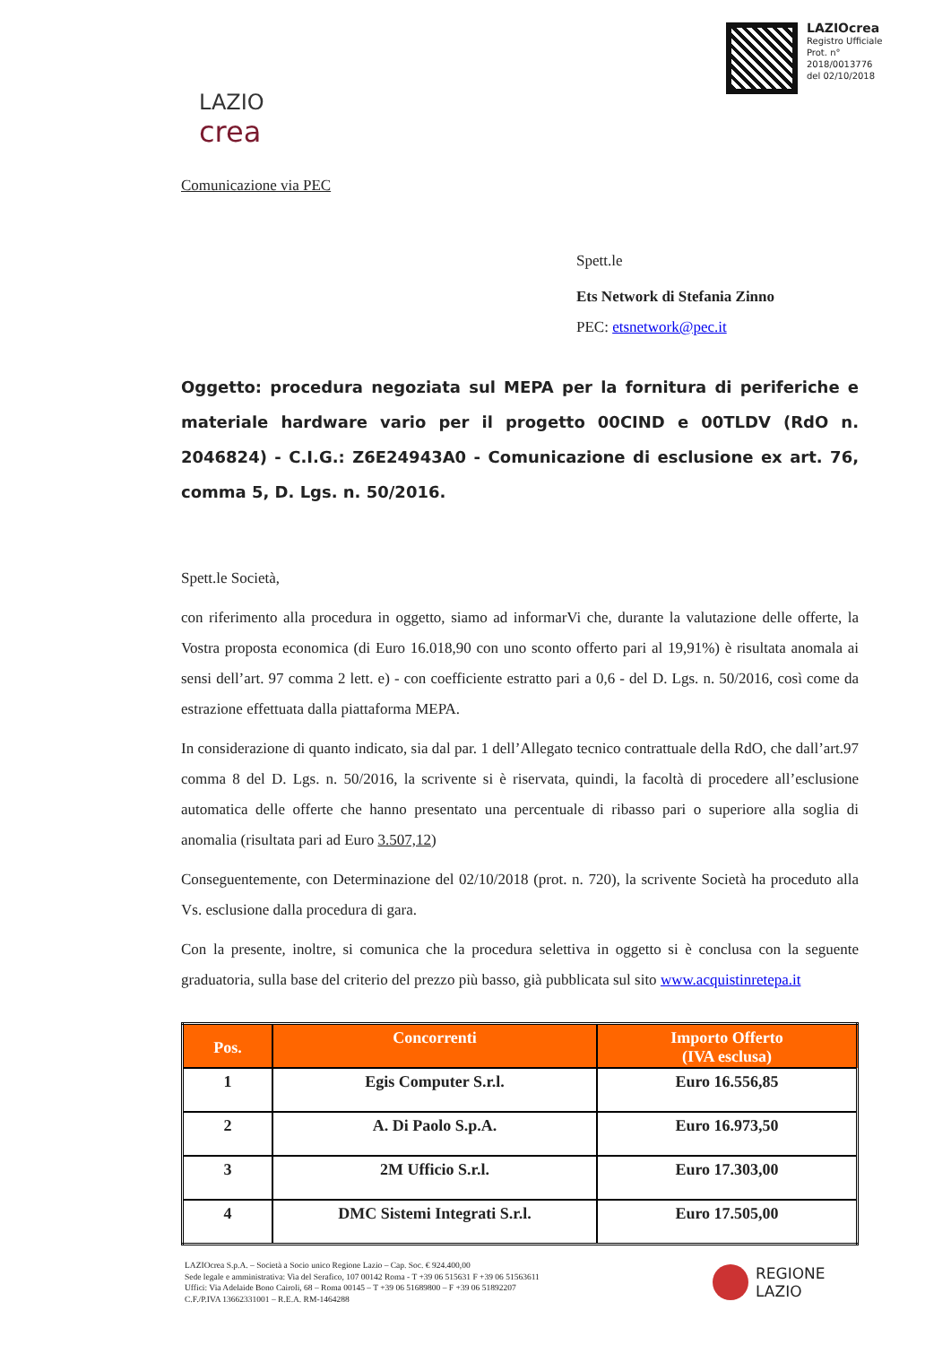LAZIOcrea
Registro Ufficiale
Prot. n°
2018/0013776
del 02/10/2018
LAZIO
crea
Comunicazione via PEC
Spett.le
Ets Network di Stefania Zinno
PEC: etsnetwork@pec.it
Oggetto: procedura negoziata sul MEPA per la fornitura di periferiche e materiale hardware vario per il progetto 00CIND e 00TLDV (RdO n. 2046824) - C.I.G.: Z6E24943A0 - Comunicazione di esclusione ex art. 76, comma 5, D. Lgs. n. 50/2016.
Spett.le Società,
con riferimento alla procedura in oggetto, siamo ad informarVi che, durante la valutazione delle offerte, la Vostra proposta economica (di Euro 16.018,90 con uno sconto offerto pari al 19,91%) è risultata anomala ai sensi dell’art. 97 comma 2 lett. e) - con coefficiente estratto pari a 0,6 - del D. Lgs. n. 50/2016, così come da estrazione effettuata dalla piattaforma MEPA.
In considerazione di quanto indicato, sia dal par. 1 dell’Allegato tecnico contrattuale della RdO, che dall’art.97 comma 8 del D. Lgs. n. 50/2016, la scrivente si è riservata, quindi, la facoltà di procedere all’esclusione automatica delle offerte che hanno presentato una percentuale di ribasso pari o superiore alla soglia di anomalia (risultata pari ad Euro 3.507,12)
Conseguentemente, con Determinazione del 02/10/2018 (prot. n. 720), la scrivente Società ha proceduto alla Vs. esclusione dalla procedura di gara.
Con la presente, inoltre, si comunica che la procedura selettiva in oggetto si è conclusa con la seguente graduatoria, sulla base del criterio del prezzo più basso, già pubblicata sul sito www.acquistinretepa.it
| Pos. | Concorrenti | Importo Offerto (IVA esclusa) |
| --- | --- | --- |
| 1 | Egis Computer S.r.l. | Euro 16.556,85 |
| 2 | A. Di Paolo S.p.A. | Euro 16.973,50 |
| 3 | 2M Ufficio S.r.l. | Euro 17.303,00 |
| 4 | DMC Sistemi Integrati S.r.l. | Euro 17.505,00 |
LAZIOcrea S.p.A. – Società a Socio unico Regione Lazio – Cap. Soc. € 924.400,00
Sede legale e amministrativa: Via del Serafico, 107 00142 Roma - T +39 06 515631 F +39 06 51563611
Uffici: Via Adelaide Bono Cairoli, 68 – Roma 00145 – T +39 06 51689800 – F +39 06 51892207
C.F./P.IVA 13662331001 – R.E.A. RM-1464288
REGIONE
LAZIO